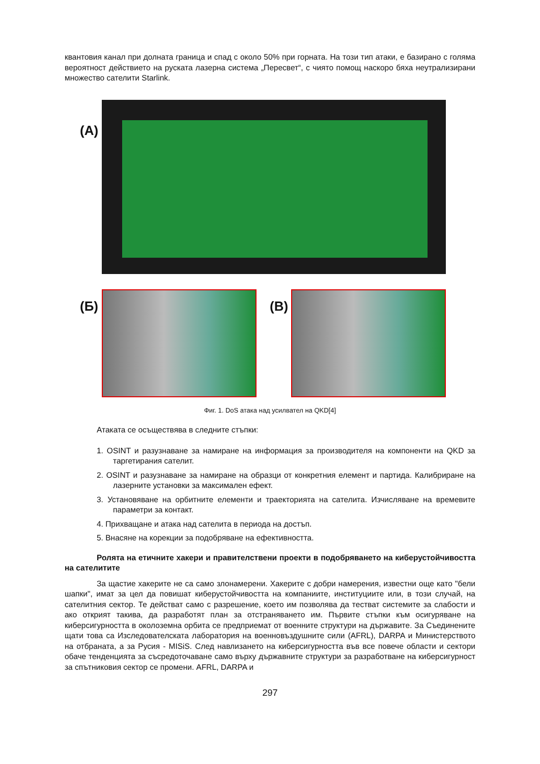квантовия канал при долната граница и спад с около 50% при горната. На този тип атаки, е базирано с голяма вероятност действието на руската лазерна система „Пересвет“, с чиято помощ наскоро бяха неутрализирани множество сателити Starlink.
(А)
(Б) (В)
Фиг. 1. DoS атака над усилвател на QKD[4]
Атаката се осъществява в следните стъпки:
1. OSINT и разузнаване за намиране на информация за производителя на компоненти на QKD за таргетирания сателит.
2. OSINT и разузнаване за намиране на образци от конкретния елемент и партида. Калибриране на лазерните установки за максимален ефект.
3. Установяване на орбитните елементи и траекторията на сателита. Изчисляване на времевите параметри за контакт.
4. Прихващане и атака над сателита в периода на достъп.
5. Внасяне на корекции за подобряване на ефективността.
Ролята на етичните хакери и правителствени проекти в подобряването на киберустойчивостта на сателитите
За щастие хакерите не са само злонамерени. Хакерите с добри намерения, известни още като "бели шапки", имат за цел да повишат киберустойчивостта на компаниите, институциите или, в този случай, на сателитния сектор. Те действат само с разрешение, което им позволява да тестват системите за слабости и ако открият такива, да разработят план за отстраняването им. Първите стъпки към осигуряване на киберсигурността в околоземна орбита се предприемат от военните структури на държавите. За Съединените щати това са Изследователската лаборатория на военновъздушните сили (AFRL), DARPA и Министерството на отбраната, а за Русия - MISiS. След навлизането на киберсигурността във все повече области и сектори обаче тенденцията за съсредоточаване само върху държавните структури за разработване на киберсигурност за спътниковия сектор се промени. AFRL, DARPA и
297